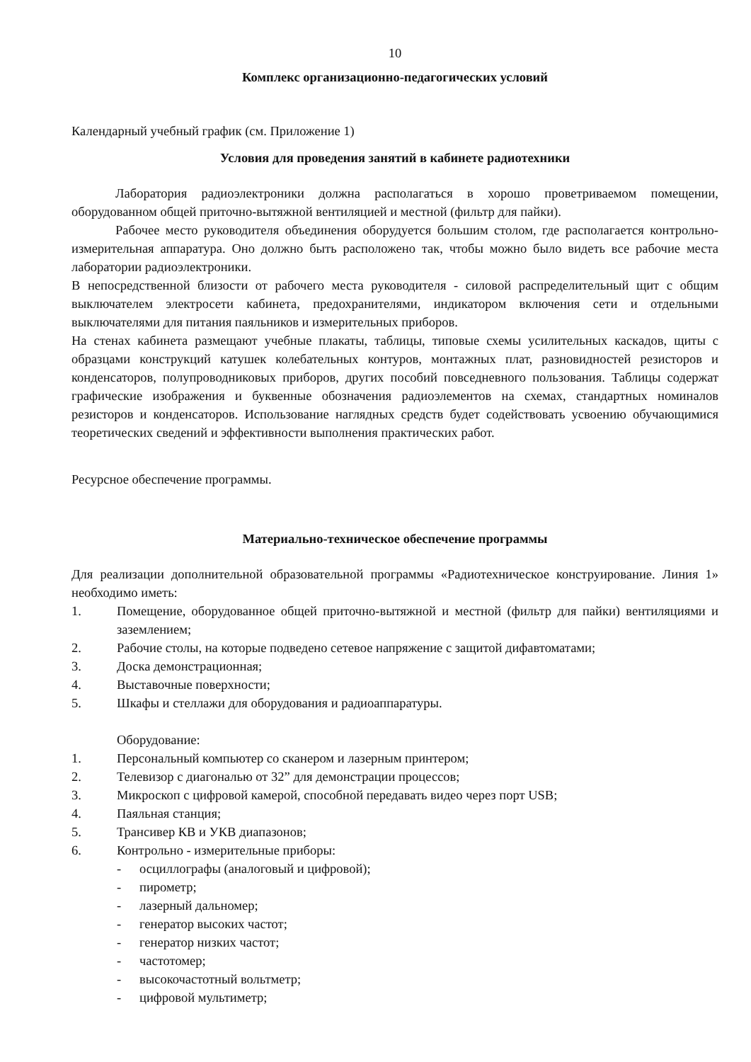10
Комплекс организационно-педагогических условий
Календарный учебный график (см. Приложение 1)
Условия для проведения занятий в кабинете радиотехники
Лаборатория радиоэлектроники должна располагаться в хорошо проветриваемом помещении, оборудованном общей приточно-вытяжной вентиляцией и местной (фильтр для пайки).
Рабочее место руководителя объединения оборудуется большим столом, где располагается контрольно-измерительная аппаратура. Оно должно быть расположено так, чтобы можно было видеть все рабочие места лаборатории радиоэлектроники.
В непосредственной близости от рабочего места руководителя - силовой распределительный щит с общим выключателем электросети кабинета, предохранителями, индикатором включения сети и отдельными выключателями для питания паяльников и измерительных приборов.
На стенах кабинета размещают учебные плакаты, таблицы, типовые схемы усилительных каскадов, щиты с образцами конструкций катушек колебательных контуров, монтажных плат, разновидностей резисторов и конденсаторов, полупроводниковых приборов, других пособий повседневного пользования. Таблицы содержат графические изображения и буквенные обозначения радиоэлементов на схемах, стандартных номиналов резисторов и конденсаторов. Использование наглядных средств будет содействовать усвоению обучающимися теоретических сведений и эффективности выполнения практических работ.
Ресурсное обеспечение программы.
Материально-техническое обеспечение программы
Для реализации дополнительной образовательной программы «Радиотехническое конструирование. Линия 1» необходимо иметь:
1. Помещение, оборудованное общей приточно-вытяжной и местной (фильтр для пайки) вентиляциями и заземлением;
2. Рабочие столы, на которые подведено сетевое напряжение с защитой дифавтоматами;
3. Доска демонстрационная;
4. Выставочные поверхности;
5. Шкафы и стеллажи для оборудования и радиоаппаратуры.
Оборудование:
1. Персональный компьютер со сканером и лазерным принтером;
2. Телевизор с диагональю от 32” для демонстрации процессов;
3. Микроскоп с цифровой камерой, способной передавать видео через порт USB;
4. Паяльная станция;
5. Трансивер КВ и УКВ диапазонов;
6. Контрольно - измерительные приборы:
- осциллографы (аналоговый и цифровой);
- пирометр;
- лазерный дальномер;
- генератор высоких частот;
- генератор низких частот;
- частотомер;
- высокочастотный вольтметр;
- цифровой мультиметр;